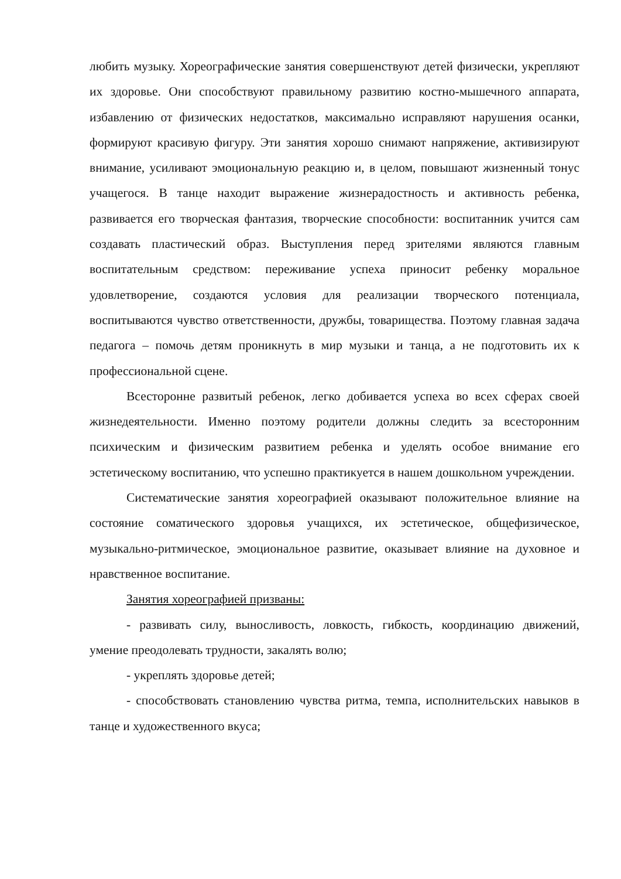любить музыку. Хореографические занятия совершенствуют детей физически, укрепляют их здоровье. Они способствуют правильному развитию костно-мышечного аппарата, избавлению от физических недостатков, максимально исправляют нарушения осанки, формируют красивую фигуру. Эти занятия хорошо снимают напряжение, активизируют внимание, усиливают эмоциональную реакцию и, в целом, повышают жизненный тонус учащегося. В танце находит выражение жизнерадостность и активность ребенка, развивается его творческая фантазия, творческие способности: воспитанник учится сам создавать пластический образ. Выступления перед зрителями являются главным воспитательным средством: переживание успеха приносит ребенку моральное удовлетворение, создаются условия для реализации творческого потенциала, воспитываются чувство ответственности, дружбы, товарищества. Поэтому главная задача педагога – помочь детям проникнуть в мир музыки и танца, а не подготовить их к профессиональной сцене.
Всесторонне развитый ребенок, легко добивается успеха во всех сферах своей жизнедеятельности. Именно поэтому родители должны следить за всесторонним психическим и физическим развитием ребенка и уделять особое внимание его эстетическому воспитанию, что успешно практикуется в нашем дошкольном учреждении.
Систематические занятия хореографией оказывают положительное влияние на состояние соматического здоровья учащихся, их эстетическое, общефизическое, музыкально-ритмическое, эмоциональное развитие, оказывает влияние на духовное и нравственное воспитание.
Занятия хореографией призваны:
- развивать силу, выносливость, ловкость, гибкость, координацию движений, умение преодолевать трудности, закалять волю;
- укреплять здоровье детей;
- способствовать становлению чувства ритма, темпа, исполнительских навыков в танце и художественного вкуса;